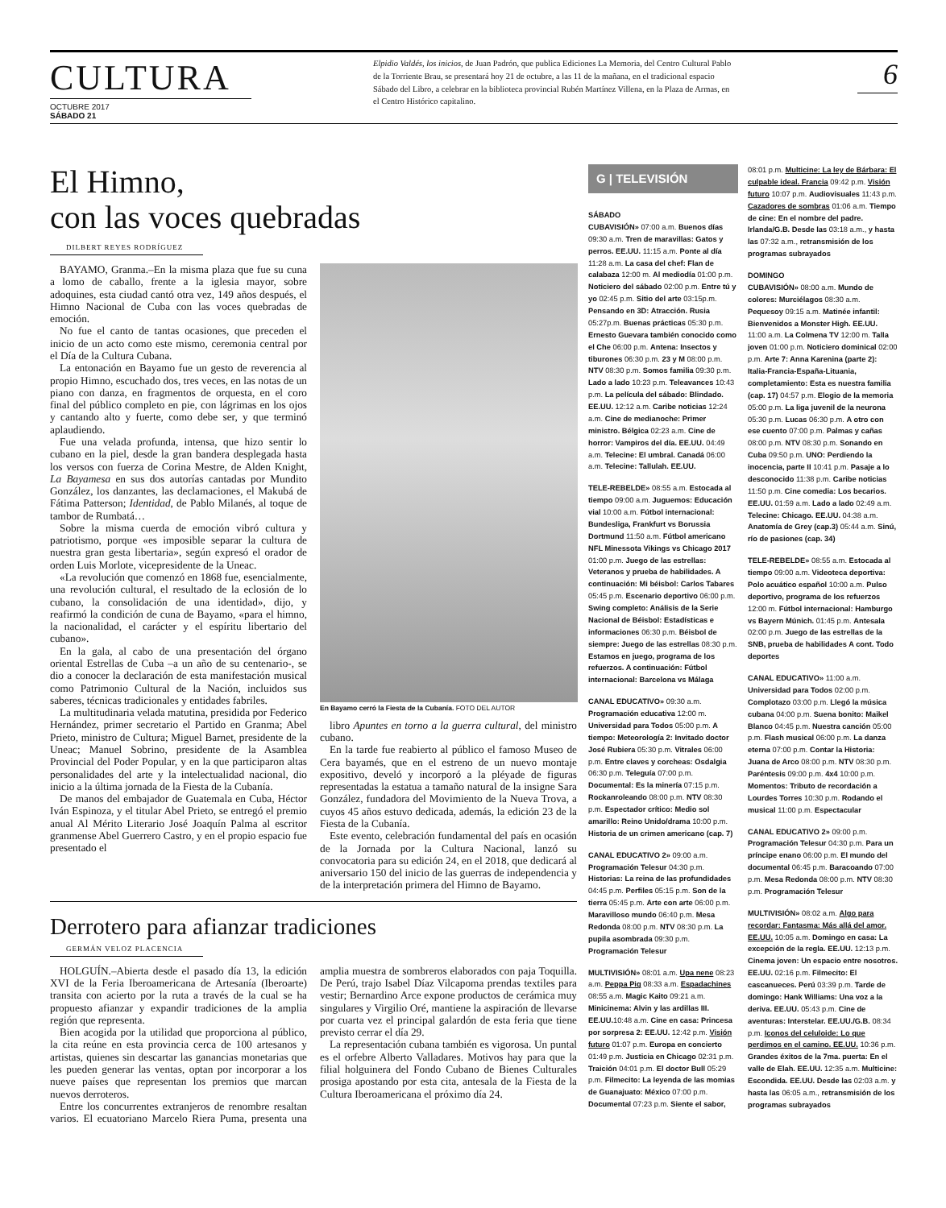CULTURA
OCTUBRE 2017
SÁBADO 21
Elpidio Valdés, los inicios, de Juan Padrón, que publica Ediciones La Memoria, del Centro Cultural Pablo de la Torriente Brau, se presentará hoy 21 de octubre, a las 11 de la mañana, en el tradicional espacio Sábado del Libro, a celebrar en la biblioteca provincial Rubén Martínez Villena, en la Plaza de Armas, en el Centro Histórico capitalino.
6
El Himno,
con las voces quebradas
DILBERT REYES RODRÍGUEZ
BAYAMO, Granma.–En la misma plaza que fue su cuna a lomo de caballo, frente a la iglesia mayor, sobre adoquines, esta ciudad cantó otra vez, 149 años después, el Himno Nacional de Cuba con las voces quebradas de emoción.
No fue el canto de tantas ocasiones, que preceden el inicio de un acto como este mismo, ceremonia central por el Día de la Cultura Cubana.
La entonación en Bayamo fue un gesto de reverencia al propio Himno, escuchado dos, tres veces, en las notas de un piano con danza, en fragmentos de orquesta, en el coro final del público completo en pie, con lágrimas en los ojos y cantando alto y fuerte, como debe ser, y que terminó aplaudiendo.
Fue una velada profunda, intensa, que hizo sentir lo cubano en la piel, desde la gran bandera desplegada hasta los versos con fuerza de Corina Mestre, de Alden Knight, La Bayamesa en sus dos autorías cantadas por Mundito González, los danzantes, las declamaciones, el Makubá de Fátima Patterson; Identidad, de Pablo Milanés, al toque de tambor de Rumbatá…
Sobre la misma cuerda de emoción vibró cultura y patriotismo, porque «es imposible separar la cultura de nuestra gran gesta libertaria», según expresó el orador de orden Luis Morlote, vicepresidente de la Uneac.
«La revolución que comenzó en 1868 fue, esencialmente, una revolución cultural, el resultado de la eclosión de lo cubano, la consolidación de una identidad», dijo, y reafirmó la condición de cuna de Bayamo, «para el himno, la nacionalidad, el carácter y el espíritu libertario del cubano».
En la gala, al cabo de una presentación del órgano oriental Estrellas de Cuba –a un año de su centenario-, se dio a conocer la declaración de esta manifestación musical como Patrimonio Cultural de la Nación, incluidos sus saberes, técnicas tradicionales y entidades fabriles.
La multitudinaria velada matutina, presidida por Federico Hernández, primer secretario el Partido en Granma; Abel Prieto, ministro de Cultura; Miguel Barnet, presidente de la Uneac; Manuel Sobrino, presidente de la Asamblea Provincial del Poder Popular, y en la que participaron altas personalidades del arte y la intelectualidad nacional, dio inicio a la última jornada de la Fiesta de la Cubanía.
De manos del embajador de Guatemala en Cuba, Héctor Iván Espinoza, y el titular Abel Prieto, se entregó el premio anual Al Mérito Literario José Joaquín Palma al escritor granmense Abel Guerrero Castro, y en el propio espacio fue presentado el
En Bayamo cerró la Fiesta de la Cubanía. FOTO DEL AUTOR
libro Apuntes en torno a la guerra cultural, del ministro cubano.
En la tarde fue reabierto al público el famoso Museo de Cera bayamés, que en el estreno de un nuevo montaje expositivo, develó y incorporó a la pléyade de figuras representadas la estatua a tamaño natural de la insigne Sara González, fundadora del Movimiento de la Nueva Trova, a cuyos 45 años estuvo dedicada, además, la edición 23 de la Fiesta de la Cubanía.
Este evento, celebración fundamental del país en ocasión de la Jornada por la Cultura Nacional, lanzó su convocatoria para su edición 24, en el 2018, que dedicará al aniversario 150 del inicio de las guerras de independencia y de la interpretación primera del Himno de Bayamo.
Derrotero para afianzar tradiciones
GERMÁN VELOZ PLACENCIA
HOLGUÍN.–Abierta desde el pasado día 13, la edición XVI de la Feria Iberoamericana de Artesanía (Iberoarte) transita con acierto por la ruta a través de la cual se ha propuesto afianzar y expandir tradiciones de la amplia región que representa.
Bien acogida por la utilidad que proporciona al público, la cita reúne en esta provincia cerca de 100 artesanos y artistas, quienes sin descartar las ganancias monetarias que les pueden generar las ventas, optan por incorporar a los nueve países que representan los premios que marcan nuevos derroteros.
Entre los concurrentes extranjeros de renombre resaltan varios. El ecuatoriano Marcelo Riera Puma, presenta una amplia muestra de sombreros elaborados con paja Toquilla. De Perú, trajo Isabel Díaz Vilcapoma prendas textiles para vestir; Bernardino Arce expone productos de cerámica muy singulares y Virgilio Oré, mantiene la aspiración de llevarse por cuarta vez el principal galardón de esta feria que tiene previsto cerrar el día 29.
La representación cubana también es vigorosa. Un puntal es el orfebre Alberto Valladares. Motivos hay para que la filial holguinera del Fondo Cubano de Bienes Culturales prosiga apostando por esta cita, antesala de la Fiesta de la Cultura Iberoamericana el próximo día 24.
G | TELEVISIÓN
SÁBADO
CUBAVISIÓN» 07:00 a.m. Buenos días 09:30 a.m. Tren de maravillas: Gatos y perros. EE.UU. 11:15 a.m. Ponte al día 11:28 a.m. La casa del chef: Flan de calabaza 12:00 m. Al mediodía 01:00 p.m. Noticiero del sábado 02:00 p.m. Entre tú y yo 02:45 p.m. Sitio del arte 03:15p.m. Pensando en 3D: Atracción. Rusia 05:27p.m. Buenas prácticas 05:30 p.m. Ernesto Guevara también conocido como el Che 06:00 p.m. Antena: Insectos y tiburones 06:30 p.m. 23 y M 08:00 p.m. NTV 08:30 p.m. Somos familia 09:30 p.m. Lado a lado 10:23 p.m. Teleavances 10:43 p.m. La película del sábado: Blindado. EE.UU. 12:12 a.m. Caribe noticias 12:24 a.m. Cine de medianoche: Primer ministro. Bélgica 02:23 a.m. Cine de horror: Vampiros del día. EE.UU. 04:49 a.m. Telecine: El umbral. Canadá 06:00 a.m. Telecine: Tallulah. EE.UU.
TELE-REBELDE» 08:55 a.m. Estocada al tiempo 09:00 a.m. Juguemos: Educación vial 10:00 a.m. Fútbol internacional: Bundesliga, Frankfurt vs Borussia Dortmund 11:50 a.m. Fútbol americano NFL Minessota Vikings vs Chicago 2017 01:00 p.m. Juego de las estrellas: Veteranos y prueba de habilidades. A continuación: Mi béisbol: Carlos Tabares 05:45 p.m. Escenario deportivo 06:00 p.m. Swing completo: Análisis de la Serie Nacional de Béisbol: Estadísticas e informaciones 06:30 p.m. Béisbol de siempre: Juego de las estrellas 08:30 p.m. Estamos en juego, programa de los refuerzos. A continuación: Fútbol internacional: Barcelona vs Málaga
CANAL EDUCATIVO» 09:30 a.m. Programación educativa 12:00 m. Universidad para Todos 05:00 p.m. A tiempo: Meteorología 2: Invitado doctor José Rubiera 05:30 p.m. Vitrales 06:00 p.m. Entre claves y corcheas: Osdalgia 06:30 p.m. Teleguía 07:00 p.m. Documental: Es la minería 07:15 p.m. Rockanroleando 08:00 p.m. NTV 08:30 p.m. Espectador crítico: Medio sol amarillo: Reino Unido/drama 10:00 p.m. Historia de un crimen americano (cap. 7)
CANAL EDUCATIVO 2» 09:00 a.m. Programación Telesur 04:30 p.m. Historias: La reina de las profundidades 04:45 p.m. Perfiles 05:15 p.m. Son de la tierra 05:45 p.m. Arte con arte 06:00 p.m. Maravilloso mundo 06:40 p.m. Mesa Redonda 08:00 p.m. NTV 08:30 p.m. La pupila asombrada 09:30 p.m. Programación Telesur
MULTIVISIÓN» 08:01 a.m. Upa nene 08:23 a.m. Peppa Pig 08:33 a.m. Espadachines 08:55 a.m. Magic Kaito 09:21 a.m. Minicinema: Alvin y las ardillas III. EE.UU. 10:48 a.m. Cine en casa: Princesa por sorpresa 2: EE.UU. 12:42 p.m. Visión futuro 01:07 p.m. Europa en concierto 01:49 p.m. Justicia en Chicago 02:31 p.m. Traición 04:01 p.m. El doctor Bull 05:29 p.m. Filmecito: La leyenda de las momias de Guanajuato: México 07:00 p.m. Documental 07:23 p.m. Siente el sabor, 08:01 p.m. Multicine: La ley de Bárbara: El culpable ideal. Francia 09:42 p.m. Visión futuro 10:07 p.m. Audiovisuales 11:43 p.m. Cazadores de sombras 01:06 a.m. Tiempo de cine: En el nombre del padre. Irlanda/G.B. Desde las 03:18 a.m., y hasta las 07:32 a.m., retransmisión de los programas subrayados
DOMINGO
CUBAVISIÓN» 08:00 a.m. Mundo de colores: Murciélagos 08:30 a.m. Pequesoy 09:15 a.m. Matinée infantil: Bienvenidos a Monster High. EE.UU. 11:00 a.m. La Colmena TV 12:00 m. Talla joven 01:00 p.m. Noticiero dominical 02:00 p.m. Arte 7: Anna Karenina (parte 2): Italia-Francia-España-Lituania, completamiento: Esta es nuestra familia (cap. 17) 04:57 p.m. Elogio de la memoria 05:00 p.m. La liga juvenil de la neurona 05:30 p.m. Lucas 06:30 p.m. A otro con ese cuento 07:00 p.m. Palmas y cañas 08:00 p.m. NTV 08:30 p.m. Sonando en Cuba 09:50 p.m. UNO: Perdiendo la inocencia, parte II 10:41 p.m. Pasaje a lo desconocido 11:38 p.m. Caribe noticias 11:50 p.m. Cine comedia: Los becarios. EE.UU. 01:59 a.m. Lado a lado 02:49 a.m. Telecine: Chicago. EE.UU. 04:38 a.m. Anatomía de Grey (cap.3) 05:44 a.m. Sinú, río de pasiones (cap. 34)
TELE-REBELDE» 08:55 a.m. Estocada al tiempo 09:00 a.m. Videoteca deportiva: Polo acuático español 10:00 a.m. Pulso deportivo, programa de los refuerzos 12:00 m. Fútbol internacional: Hamburgo vs Bayern Múnich. 01:45 p.m. Antesala 02:00 p.m. Juego de las estrellas de la SNB, prueba de habilidades A cont. Todo deportes
CANAL EDUCATIVO» 11:00 a.m. Universidad para Todos 02:00 p.m. Complotazo 03:00 p.m. Llegó la música cubana 04:00 p.m. Suena bonito: Maikel Blanco 04:45 p.m. Nuestra canción 05:00 p.m. Flash musical 06:00 p.m. La danza eterna 07:00 p.m. Contar la Historia: Juana de Arco 08:00 p.m. NTV 08:30 p.m. Paréntesis 09:00 p.m. 4x4 10:00 p.m. Momentos: Tributo de recordación a Lourdes Torres 10:30 p.m. Rodando el musical 11:00 p.m. Espectacular
CANAL EDUCATIVO 2» 09:00 p.m. Programación Telesur 04:30 p.m. Para un príncipe enano 06:00 p.m. El mundo del documental 06:45 p.m. Baracoando 07:00 p.m. Mesa Redonda 08:00 p.m. NTV 08:30 p.m. Programación Telesur
MULTIVISIÓN» 08:02 a.m. Algo para recordar: Fantasma: Más allá del amor. EE.UU. 10:05 a.m. Domingo en casa: La excepción de la regla. EE.UU. 12:13 p.m. Cinema joven: Un espacio entre nosotros. EE.UU. 02:16 p.m. Filmecito: El cascanueces. Perú 03:39 p.m. Tarde de domingo: Hank Williams: Una voz a la deriva. EE.UU. 05:43 p.m. Cine de aventuras: Interstelar. EE.UU./G.B. 08:34 p.m. Iconos del celuloide: Lo que perdimos en el camino. EE.UU. 10:36 p.m. Grandes éxitos de la 7ma. puerta: En el valle de Elah. EE.UU. 12:35 a.m. Multicine: Escondida. EE.UU. Desde las 02:03 a.m. y hasta las 06:05 a.m., retransmisión de los programas subrayados